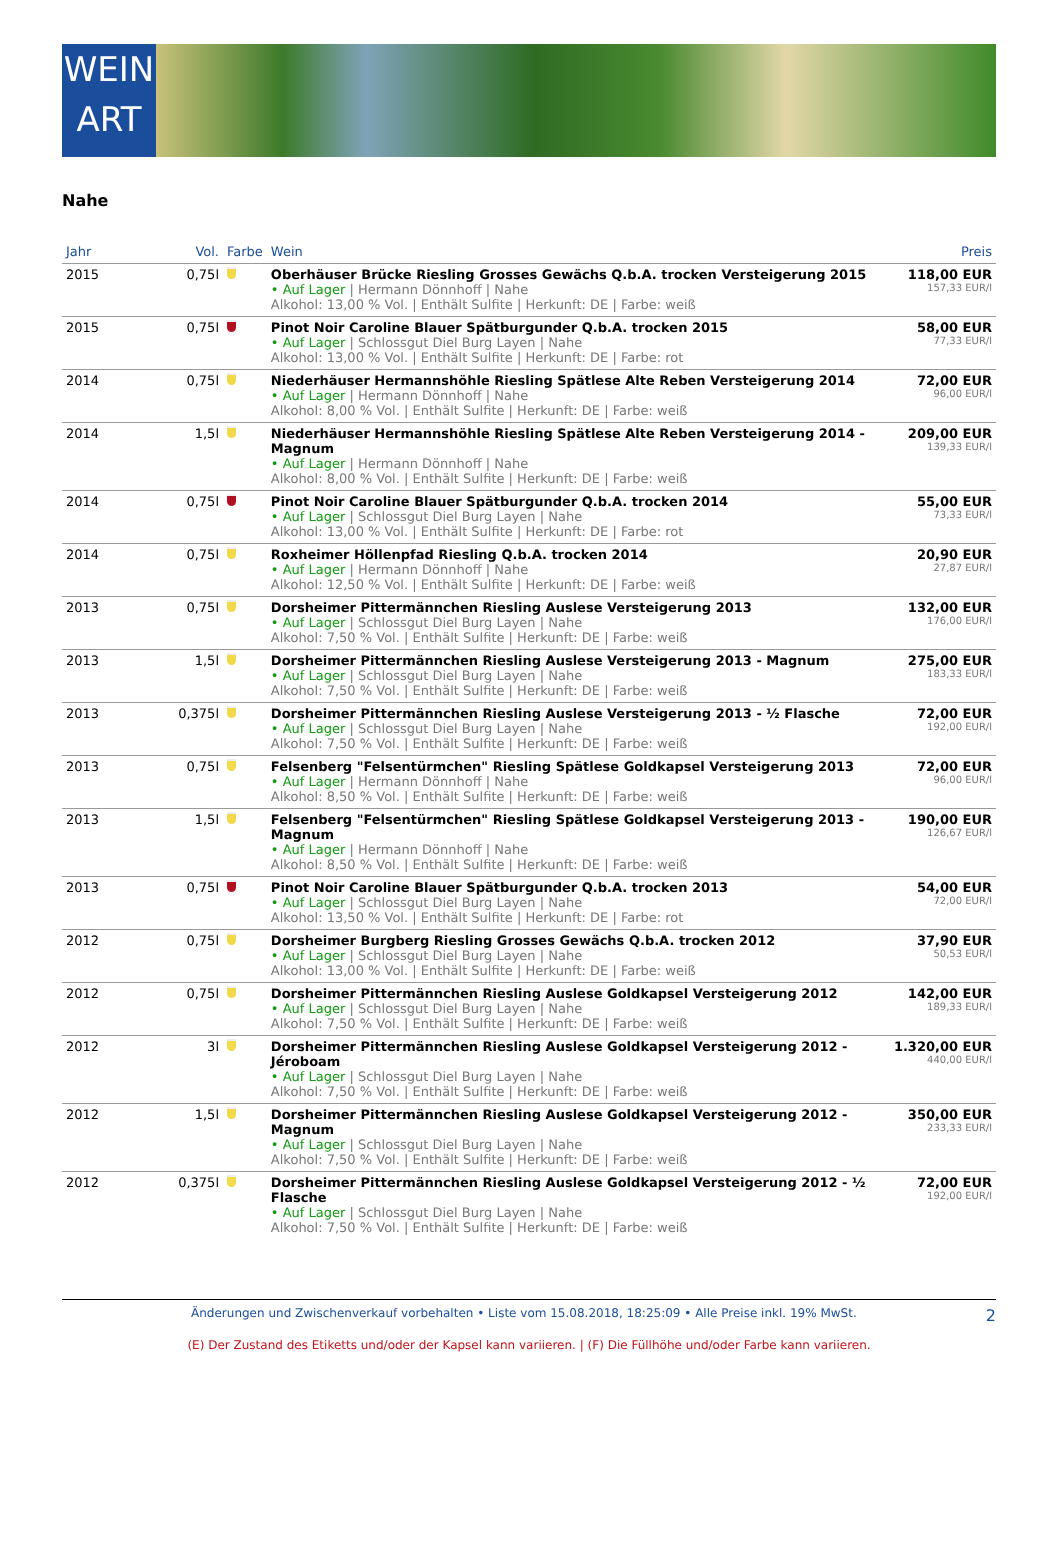WEIN
ART
Nahe
| Jahr | Vol. | Farbe | Wein | Preis |
| --- | --- | --- | --- | --- |
| 2015 | 0,75l | | Oberhäuser Brücke Riesling Grosses Gewächs Q.b.A. trocken Versteigerung 2015 • Auf Lager / Hermann Dönnhoff / Nahe Alkohol: 13,00 % Vol. / Enthält Sulfite / Herkunft: DE / Farbe: weiß | 118,00 EUR 157,33 EUR/l |
| 2015 | 0,75l | | Pinot Noir Caroline Blauer Spätburgunder Q.b.A. trocken 2015 • Auf Lager / Schlossgut Diel Burg Layen / Nahe Alkohol: 13,00 % Vol. / Enthält Sulfite / Herkunft: DE / Farbe: rot | 58,00 EUR 77,33 EUR/l |
| 2014 | 0,75l | | Niederhäuser Hermannshöhle Riesling Spätlese Alte Reben Versteigerung 2014 • Auf Lager / Hermann Dönnhoff / Nahe Alkohol: 8,00 % Vol. / Enthält Sulfite / Herkunft: DE / Farbe: weiß | 72,00 EUR 96,00 EUR/l |
| 2014 | 1,5l | | Niederhäuser Hermannshöhle Riesling Spätlese Alte Reben Versteigerung 2014 - Magnum • Auf Lager / Hermann Dönnhoff / Nahe Alkohol: 8,00 % Vol. / Enthält Sulfite / Herkunft: DE / Farbe: weiß | 209,00 EUR 139,33 EUR/l |
| 2014 | 0,75l | | Pinot Noir Caroline Blauer Spätburgunder Q.b.A. trocken 2014 • Auf Lager / Schlossgut Diel Burg Layen / Nahe Alkohol: 13,00 % Vol. / Enthält Sulfite / Herkunft: DE / Farbe: rot | 55,00 EUR 73,33 EUR/l |
| 2014 | 0,75l | | Roxheimer Höllenpfad Riesling Q.b.A. trocken 2014 • Auf Lager / Hermann Dönnhoff / Nahe Alkohol: 12,50 % Vol. / Enthält Sulfite / Herkunft: DE / Farbe: weiß | 20,90 EUR 27,87 EUR/l |
| 2013 | 0,75l | | Dorsheimer Pittermännchen Riesling Auslese Versteigerung 2013 • Auf Lager / Schlossgut Diel Burg Layen / Nahe Alkohol: 7,50 % Vol. / Enthält Sulfite / Herkunft: DE / Farbe: weiß | 132,00 EUR 176,00 EUR/l |
| 2013 | 1,5l | | Dorsheimer Pittermännchen Riesling Auslese Versteigerung 2013 - Magnum • Auf Lager / Schlossgut Diel Burg Layen / Nahe Alkohol: 7,50 % Vol. / Enthält Sulfite / Herkunft: DE / Farbe: weiß | 275,00 EUR 183,33 EUR/l |
| 2013 | 0,375l | | Dorsheimer Pittermännchen Riesling Auslese Versteigerung 2013 - ½ Flasche • Auf Lager / Schlossgut Diel Burg Layen / Nahe Alkohol: 7,50 % Vol. / Enthält Sulfite / Herkunft: DE / Farbe: weiß | 72,00 EUR 192,00 EUR/l |
| 2013 | 0,75l | | Felsenberg "Felsentürmchen" Riesling Spätlese Goldkapsel Versteigerung 2013 • Auf Lager / Hermann Dönnhoff / Nahe Alkohol: 8,50 % Vol. / Enthält Sulfite / Herkunft: DE / Farbe: weiß | 72,00 EUR 96,00 EUR/l |
| 2013 | 1,5l | | Felsenberg "Felsentürmchen" Riesling Spätlese Goldkapsel Versteigerung 2013 - Magnum • Auf Lager / Hermann Dönnhoff / Nahe Alkohol: 8,50 % Vol. / Enthält Sulfite / Herkunft: DE / Farbe: weiß | 190,00 EUR 126,67 EUR/l |
| 2013 | 0,75l | | Pinot Noir Caroline Blauer Spätburgunder Q.b.A. trocken 2013 • Auf Lager / Schlossgut Diel Burg Layen / Nahe Alkohol: 13,50 % Vol. / Enthält Sulfite / Herkunft: DE / Farbe: rot | 54,00 EUR 72,00 EUR/l |
| 2012 | 0,75l | | Dorsheimer Burgberg Riesling Grosses Gewächs Q.b.A. trocken 2012 • Auf Lager / Schlossgut Diel Burg Layen / Nahe Alkohol: 13,00 % Vol. / Enthält Sulfite / Herkunft: DE / Farbe: weiß | 37,90 EUR 50,53 EUR/l |
| 2012 | 0,75l | | Dorsheimer Pittermännchen Riesling Auslese Goldkapsel Versteigerung 2012 • Auf Lager / Schlossgut Diel Burg Layen / Nahe Alkohol: 7,50 % Vol. / Enthält Sulfite / Herkunft: DE / Farbe: weiß | 142,00 EUR 189,33 EUR/l |
| 2012 | 3l | | Dorsheimer Pittermännchen Riesling Auslese Goldkapsel Versteigerung 2012 - Jéroboam • Auf Lager / Schlossgut Diel Burg Layen / Nahe Alkohol: 7,50 % Vol. / Enthält Sulfite / Herkunft: DE / Farbe: weiß | 1.320,00 EUR 440,00 EUR/l |
| 2012 | 1,5l | | Dorsheimer Pittermännchen Riesling Auslese Goldkapsel Versteigerung 2012 - Magnum • Auf Lager / Schlossgut Diel Burg Layen / Nahe Alkohol: 7,50 % Vol. / Enthält Sulfite / Herkunft: DE / Farbe: weiß | 350,00 EUR 233,33 EUR/l |
| 2012 | 0,375l | | Dorsheimer Pittermännchen Riesling Auslese Goldkapsel Versteigerung 2012 - ½ Flasche • Auf Lager / Schlossgut Diel Burg Layen / Nahe Alkohol: 7,50 % Vol. / Enthält Sulfite / Herkunft: DE / Farbe: weiß | 72,00 EUR 192,00 EUR/l |
2 Änderungen und Zwischenverkauf vorbehalten • Liste vom 15.08.2018, 18:25:09 • Alle Preise inkl. 19% MwSt.
(E) Der Zustand des Etiketts und/oder der Kapsel kann variieren. | (F) Die Füllhöhe und/oder Farbe kann variieren.